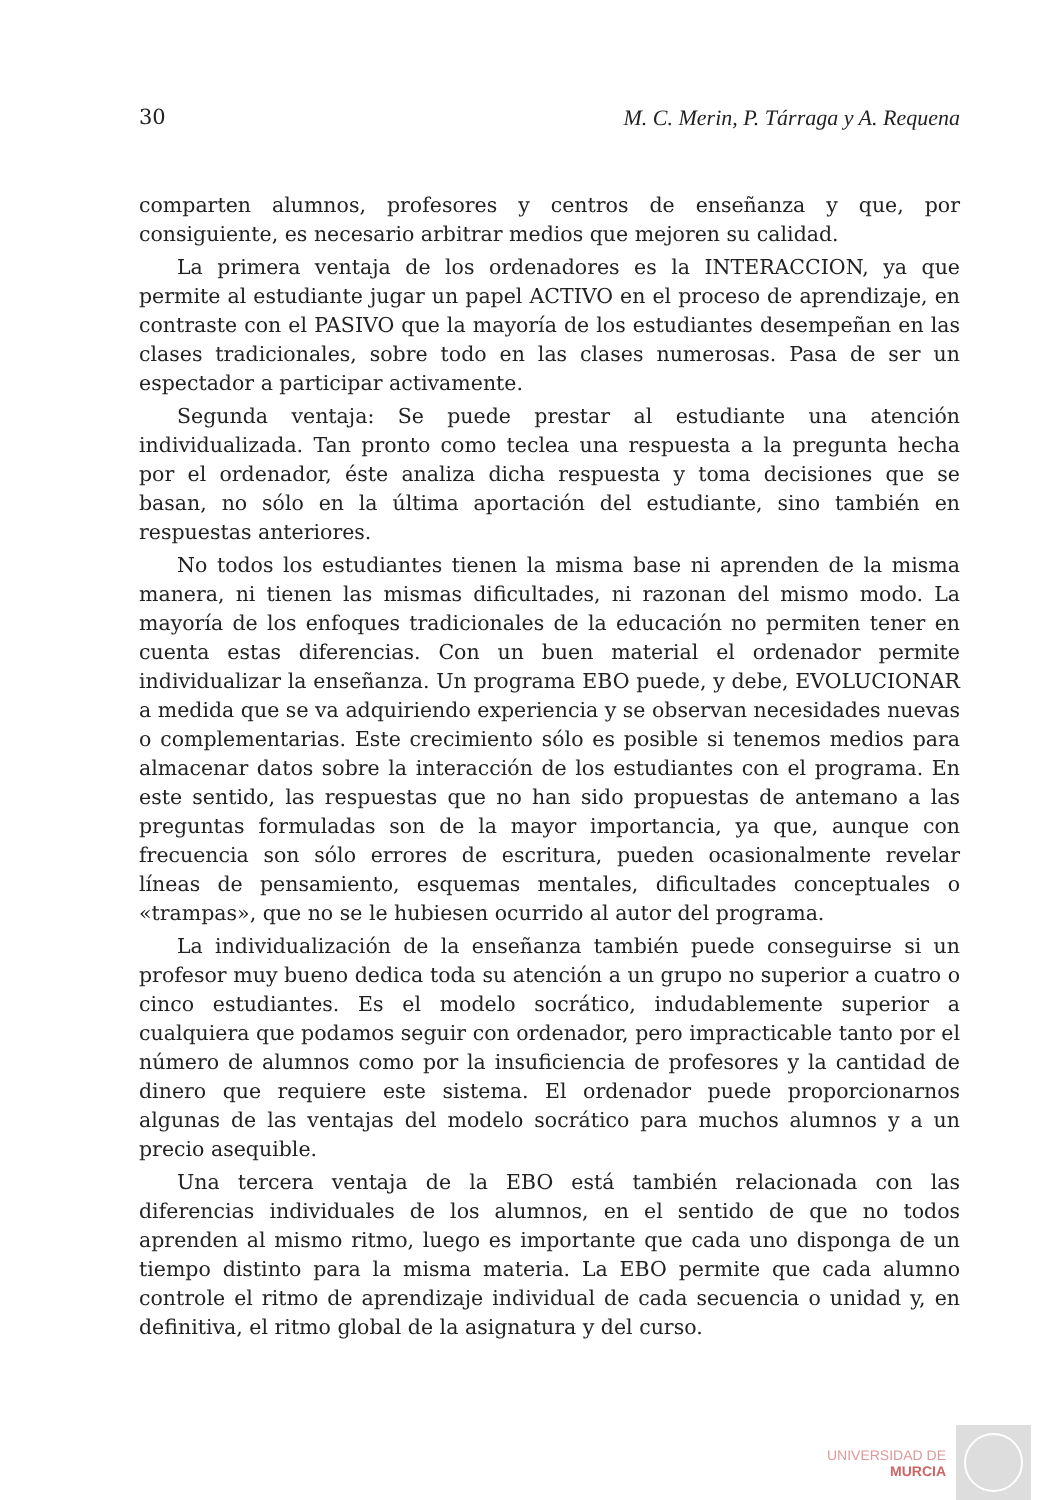30 M. C. Merin, P. Tárraga y A. Requena
comparten alumnos, profesores y centros de enseñanza y que, por consiguiente, es necesario arbitrar medios que mejoren su calidad.
La primera ventaja de los ordenadores es la INTERACCION, ya que permite al estudiante jugar un papel ACTIVO en el proceso de aprendizaje, en contraste con el PASIVO que la mayoría de los estudiantes desempeñan en las clases tradicionales, sobre todo en las clases numerosas. Pasa de ser un espectador a participar activamente.
Segunda ventaja: Se puede prestar al estudiante una atención individualizada. Tan pronto como teclea una respuesta a la pregunta hecha por el ordenador, éste analiza dicha respuesta y toma decisiones que se basan, no sólo en la última aportación del estudiante, sino también en respuestas anteriores.
No todos los estudiantes tienen la misma base ni aprenden de la misma manera, ni tienen las mismas dificultades, ni razonan del mismo modo. La mayoría de los enfoques tradicionales de la educación no permiten tener en cuenta estas diferencias. Con un buen material el ordenador permite individualizar la enseñanza. Un programa EBO puede, y debe, EVOLUCIONAR a medida que se va adquiriendo experiencia y se observan necesidades nuevas o complementarias. Este crecimiento sólo es posible si tenemos medios para almacenar datos sobre la interacción de los estudiantes con el programa. En este sentido, las respuestas que no han sido propuestas de antemano a las preguntas formuladas son de la mayor importancia, ya que, aunque con frecuencia son sólo errores de escritura, pueden ocasionalmente revelar líneas de pensamiento, esquemas mentales, dificultades conceptuales o «trampas», que no se le hubiesen ocurrido al autor del programa.
La individualización de la enseñanza también puede conseguirse si un profesor muy bueno dedica toda su atención a un grupo no superior a cuatro o cinco estudiantes. Es el modelo socrático, indudablemente superior a cualquiera que podamos seguir con ordenador, pero impracticable tanto por el número de alumnos como por la insuficiencia de profesores y la cantidad de dinero que requiere este sistema. El ordenador puede proporcionarnos algunas de las ventajas del modelo socrático para muchos alumnos y a un precio asequible.
Una tercera ventaja de la EBO está también relacionada con las diferencias individuales de los alumnos, en el sentido de que no todos aprenden al mismo ritmo, luego es importante que cada uno disponga de un tiempo distinto para la misma materia. La EBO permite que cada alumno controle el ritmo de aprendizaje individual de cada secuencia o unidad y, en definitiva, el ritmo global de la asignatura y del curso.
UNIVERSIDAD DE
MURCIA